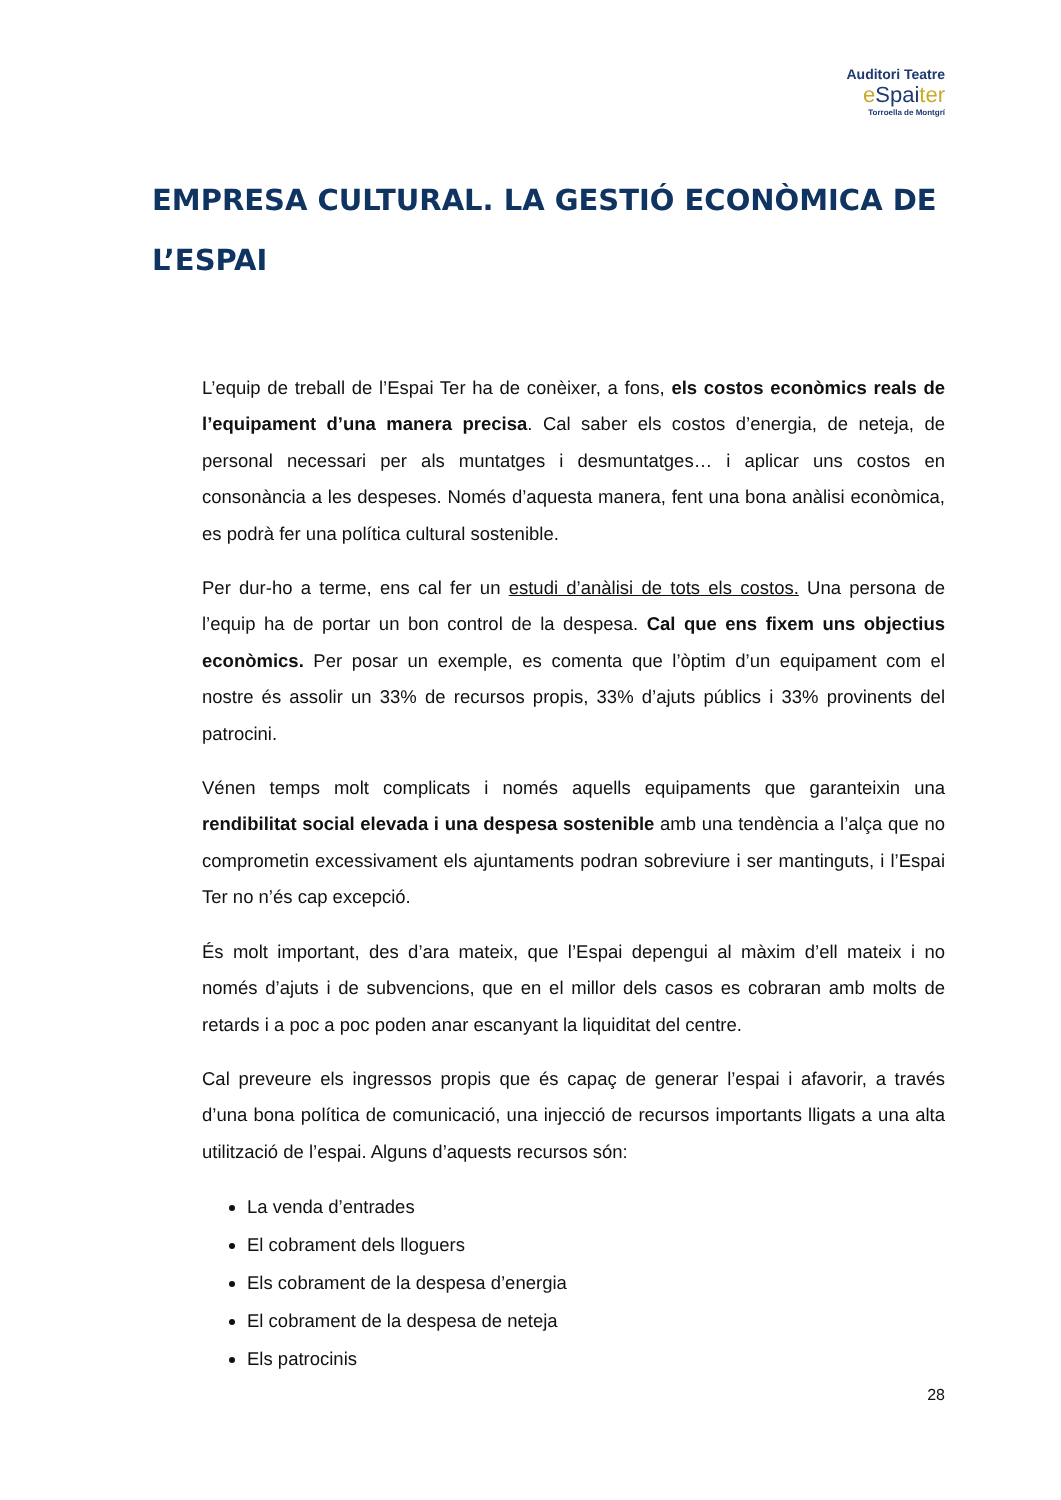Auditori Teatre
eSpaiter
Torroella de Montgrí
EMPRESA CULTURAL. LA GESTIÓ ECONÒMICA DE L’ESPAI
L’equip de treball de l’Espai Ter ha de conèixer, a fons, els costos econòmics reals de l’equipament d’una manera precisa. Cal saber els costos d’energia, de neteja, de personal necessari per als muntatges i desmuntatges… i aplicar uns costos en consonància a les despeses. Només d’aquesta manera, fent una bona anàlisi econòmica, es podrà fer una política cultural sostenible.
Per dur-ho a terme, ens cal fer un estudi d’anàlisi de tots els costos. Una persona de l’equip ha de portar un bon control de la despesa. Cal que ens fixem uns objectius econòmics. Per posar un exemple, es comenta que l’òptim d’un equipament com el nostre és assolir un 33% de recursos propis, 33% d’ajuts públics i 33% provinents del patrocini.
Vénen temps molt complicats i només aquells equipaments que garanteixin una rendibilitat social elevada i una despesa sostenible amb una tendència a l’alça que no comprometin excessivament els ajuntaments podran sobreviure i ser mantinguts, i l’Espai Ter no n’és cap excepció.
És molt important, des d’ara mateix, que l’Espai depengui al màxim d’ell mateix i no només d’ajuts i de subvencions, que en el millor dels casos es cobraran amb molts de retards i a poc a poc poden anar escanyant la liquiditat del centre.
Cal preveure els ingressos propis que és capaç de generar l’espai i afavorir, a través d’una bona política de comunicació, una injecció de recursos importants lligats a una alta utilització de l’espai. Alguns d’aquests recursos són:
La venda d’entrades
El cobrament dels lloguers
Els cobrament de la despesa d’energia
El cobrament de la despesa de neteja
Els patrocinis
28